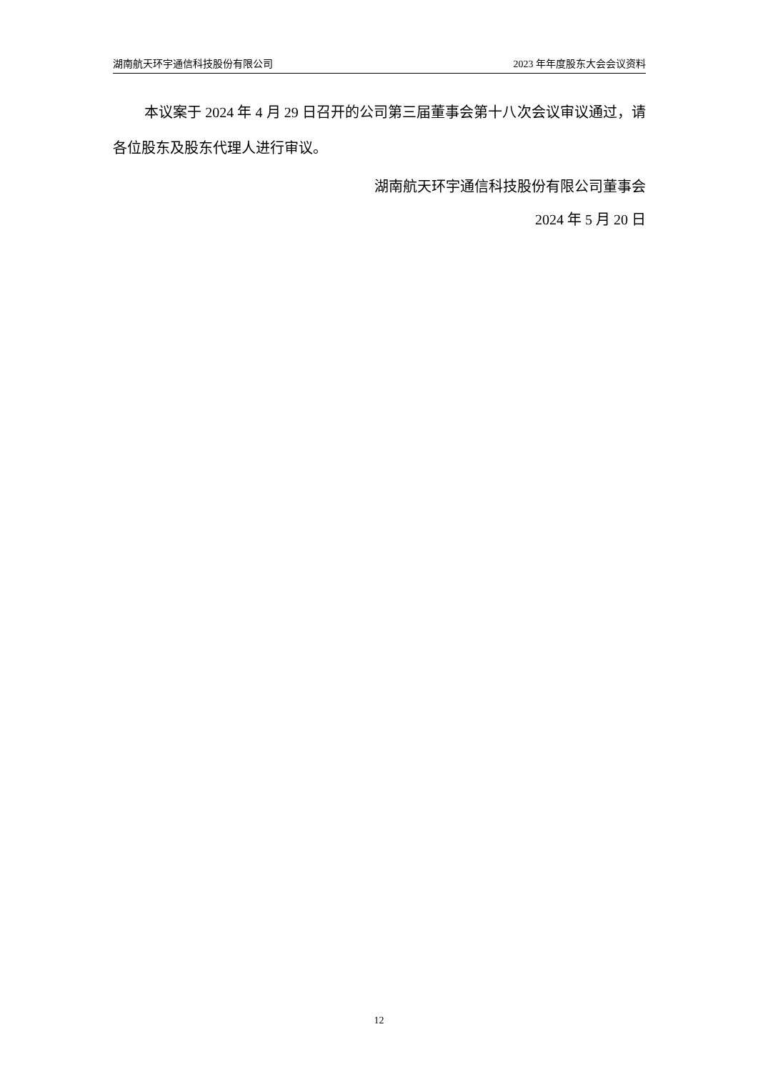湖南航天环宇通信科技股份有限公司 2023 年年度股东大会会议资料
本议案于 2024 年 4 月 29 日召开的公司第三届董事会第十八次会议审议通过，请各位股东及股东代理人进行审议。
湖南航天环宇通信科技股份有限公司董事会
2024 年 5 月 20 日
12